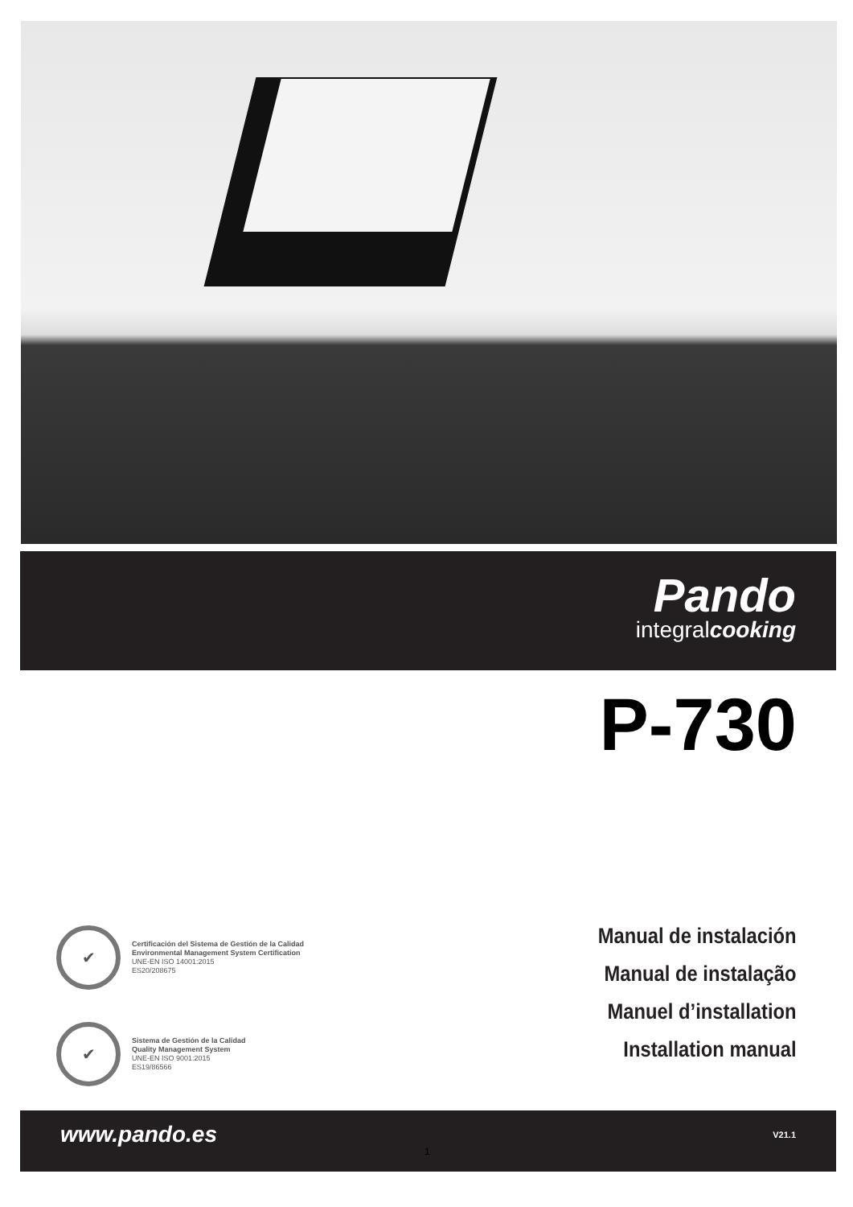Pando
integralcooking
P-730
✔
Certificación del Sistema de Gestión de la Calidad
Environmental Management System Certification
UNE-EN ISO 14001:2015
ES20/208675
✔
Sistema de Gestión de la Calidad
Quality Management System
UNE-EN ISO 9001:2015
ES19/86566
Manual de instalación
Manual de instalação
Manuel d’installation
Installation manual
www.pando.es V21.1
1